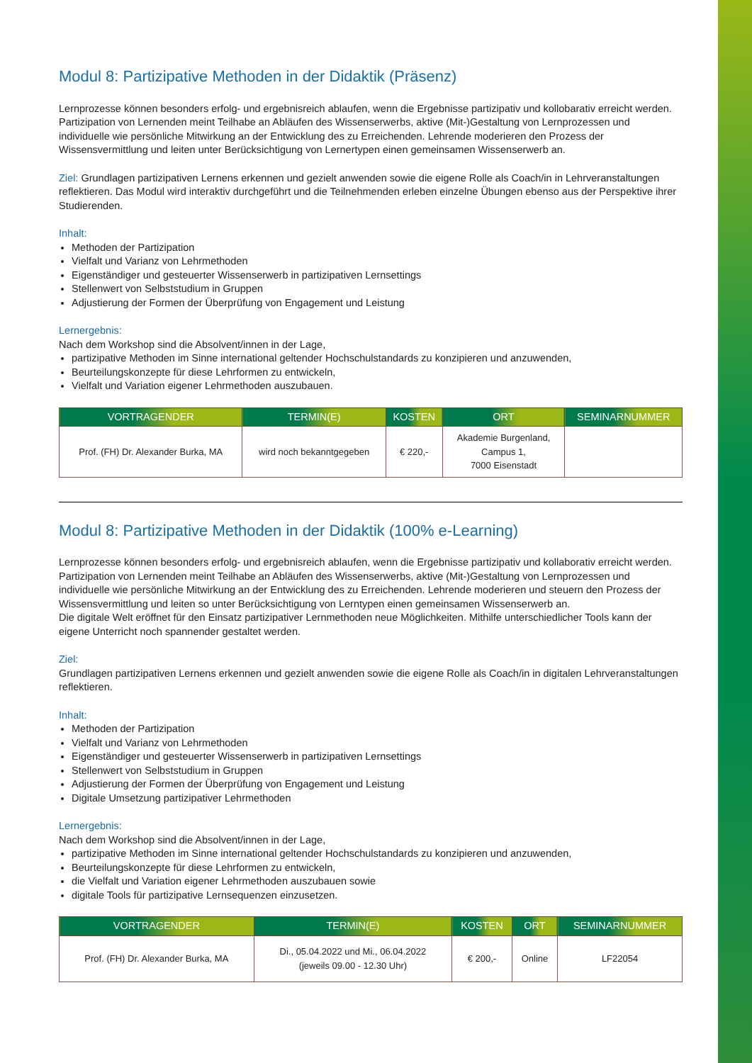Modul 8: Partizipative Methoden in der Didaktik (Präsenz)
Lernprozesse können besonders erfolg- und ergebnisreich ablaufen, wenn die Ergebnisse partizipativ und kollobarativ erreicht werden. Partizipation von Lernenden meint Teilhabe an Abläufen des Wissenserwerbs, aktive (Mit-)Gestaltung von Lernprozessen und individuelle wie persönliche Mitwirkung an der Entwicklung des zu Erreichenden. Lehrende moderieren den Prozess der Wissensvermittlung und leiten unter Berücksichtigung von Lernertypen einen gemeinsamen Wissenserwerb an.
Ziel: Grundlagen partizipativen Lernens erkennen und gezielt anwenden sowie die eigene Rolle als Coach/in in Lehrveranstaltungen reflektieren. Das Modul wird interaktiv durchgeführt und die Teilnehmenden erleben einzelne Übungen ebenso aus der Perspektive ihrer Studierenden.
Inhalt:
Methoden der Partizipation
Vielfalt und Varianz von Lehrmethoden
Eigenständiger und gesteuerter Wissenserwerb in partizipativen Lernsettings
Stellenwert von Selbststudium in Gruppen
Adjustierung der Formen der Überprüfung von Engagement und Leistung
Lernergebnis:
Nach dem Workshop sind die Absolvent/innen in der Lage,
partizipative Methoden im Sinne international geltender Hochschulstandards zu konzipieren und anzuwenden,
Beurteilungskonzepte für diese Lehrformen zu entwickeln,
Vielfalt und Variation eigener Lehrmethoden auszubauen.
| VORTRAGENDER | TERMIN(E) | KOSTEN | ORT | SEMINARNUMMER |
| --- | --- | --- | --- | --- |
| Prof. (FH) Dr. Alexander Burka, MA | wird noch bekanntgegeben | € 220,- | Akademie Burgenland, Campus 1, 7000 Eisenstadt | |
Modul 8: Partizipative Methoden in der Didaktik (100% e-Learning)
Lernprozesse können besonders erfolg- und ergebnisreich ablaufen, wenn die Ergebnisse partizipativ und kollaborativ erreicht werden. Partizipation von Lernenden meint Teilhabe an Abläufen des Wissenserwerbs, aktive (Mit-)Gestaltung von Lernprozessen und individuelle wie persönliche Mitwirkung an der Entwicklung des zu Erreichenden. Lehrende moderieren und steuern den Prozess der Wissensvermittlung und leiten so unter Berücksichtigung von Lerntypen einen gemeinsamen Wissenserwerb an.
Die digitale Welt eröffnet für den Einsatz partizipativer Lernmethoden neue Möglichkeiten. Mithilfe unterschiedlicher Tools kann der eigene Unterricht noch spannender gestaltet werden.
Ziel:
Grundlagen partizipativen Lernens erkennen und gezielt anwenden sowie die eigene Rolle als Coach/in in digitalen Lehrveranstaltungen reflektieren.
Inhalt:
Methoden der Partizipation
Vielfalt und Varianz von Lehrmethoden
Eigenständiger und gesteuerter Wissenserwerb in partizipativen Lernsettings
Stellenwert von Selbststudium in Gruppen
Adjustierung der Formen der Überprüfung von Engagement und Leistung
Digitale Umsetzung partizipativer Lehrmethoden
Lernergebnis:
Nach dem Workshop sind die Absolvent/innen in der Lage,
partizipative Methoden im Sinne international geltender Hochschulstandards zu konzipieren und anzuwenden,
Beurteilungskonzepte für diese Lehrformen zu entwickeln,
die Vielfalt und Variation eigener Lehrmethoden auszubauen sowie
digitale Tools für partizipative Lernsequenzen einzusetzen.
| VORTRAGENDER | TERMIN(E) | KOSTEN | ORT | SEMINARNUMMER |
| --- | --- | --- | --- | --- |
| Prof. (FH) Dr. Alexander Burka, MA | Di., 05.04.2022 und Mi., 06.04.2022 (jeweils 09.00 - 12.30 Uhr) | € 200,- | Online | LF22054 |